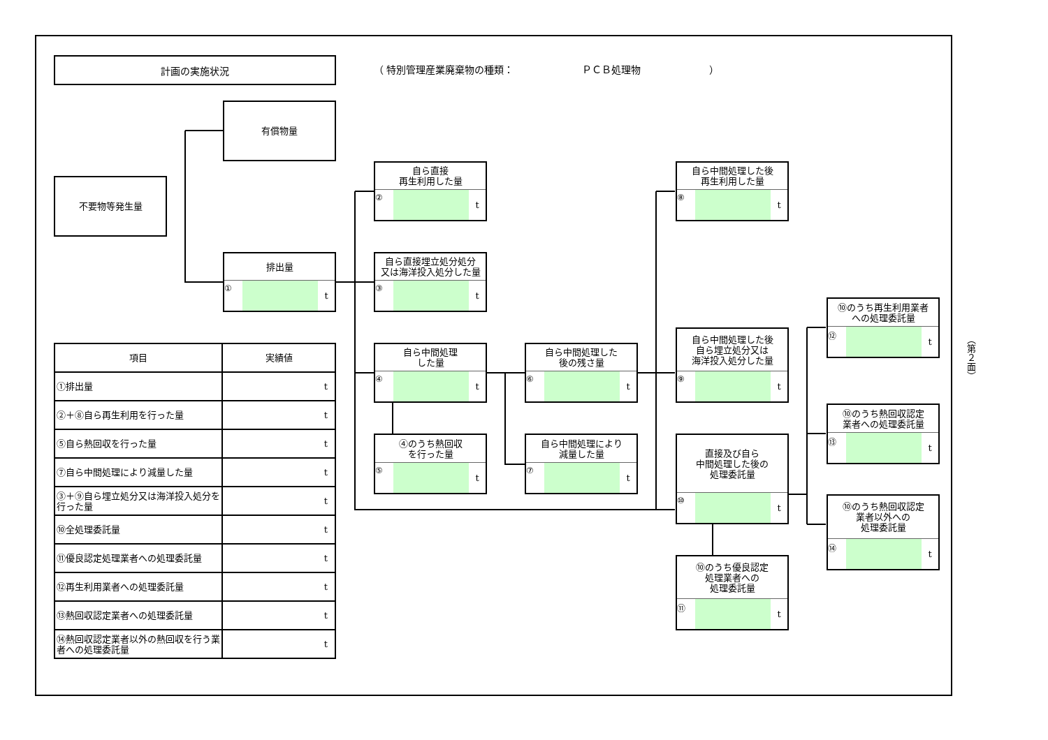計画の実施状況
不要物等発生量
有償物量
排出量
① t
| 項目 | 実績値 |
| --- | --- |
| ①排出量 | t |
| ②＋⑧自ら再生利用を行った量 | t |
| ⑤自ら熱回収を行った量 | t |
| ⑦自ら中間処理により減量した量 | t |
| ③＋⑨自ら埋立処分又は海洋投入処分を行った量 | t |
| ⑩全処理委託量 | t |
| ⑪優良認定処理業者への処理委託量 | t |
| ⑫再生利用業者への処理委託量 | t |
| ⑬熱回収認定業者への処理委託量 | t |
| ⑭熱回収認定業者以外の熱回収を行う業者への処理委託量 | t |
（ 特別管理産業廃棄物の種類：　　　　　　　ＰＣＢ処理物　　　　　　　）
自ら直接
再生利用した量
② t
自ら直接埋立処分処分
又は海洋投入処分した量
③ t
自ら中間処理
した量
④ t
④のうち熱回収
を行った量
⑤ t
自ら中間処理した
後の残さ量
⑥ t
自ら中間処理により
減量した量
⑦ t
自ら中間処理した後
再生利用した量
⑧ t
自ら中間処理した後
自ら埋立処分又は
海洋投入処分した量
⑨ t
直接及び自ら
中間処理した後の
処理委託量
⑩ t
⑩のうち優良認定
処理業者への
処理委託量
⑪ t
⑩のうち再生利用業者
への処理委託量
⑫ t
⑩のうち熱回収認定
業者への処理委託量
⑬ t
⑩のうち熱回収認定
業者以外への
処理委託量
⑭ t
（第２面）